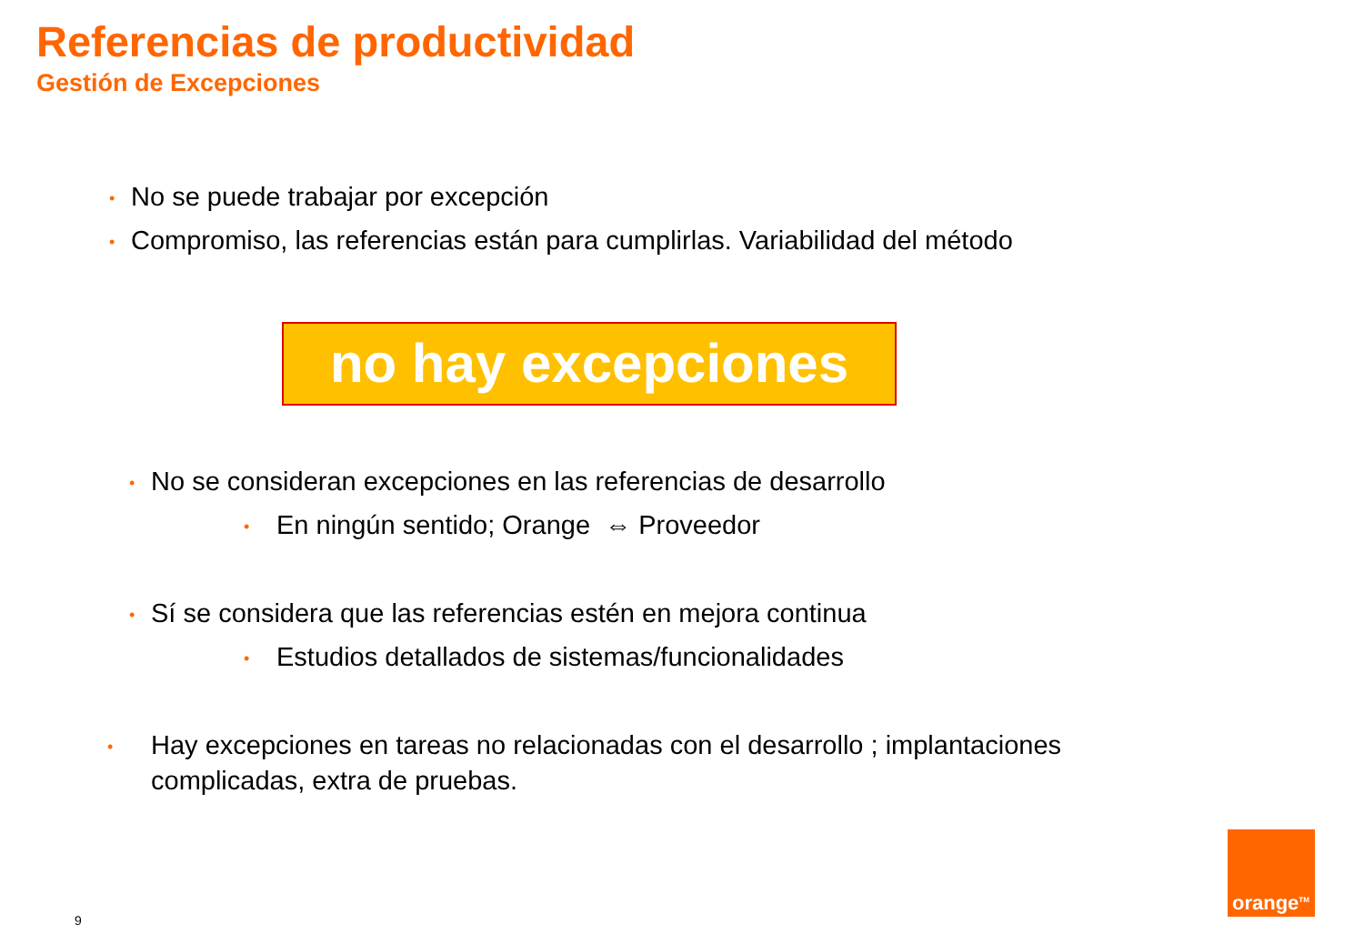Referencias de productividad
Gestión de Excepciones
• No se puede trabajar por excepción
• Compromiso, las referencias están para cumplirlas. Variabilidad del método
no hay excepciones
• No se consideran excepciones en las referencias de desarrollo
• En ningún sentido; Orange ⇔ Proveedor
• Sí se considera que las referencias estén en mejora continua
• Estudios detallados de sistemas/funcionalidades
• Hay excepciones en tareas no relacionadas con el desarrollo ; implantaciones complicadas, extra de pruebas.
orange<sup>TM</sup>
9